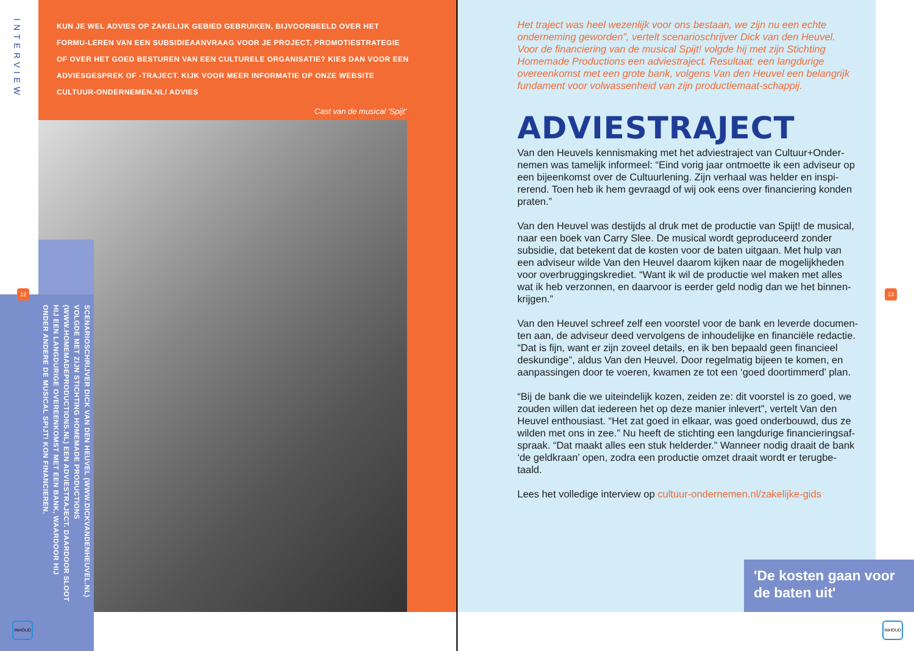INTERVIEW
KUN JE WEL ADVIES OP ZAKELIJK GEBIED GEBRUIKEN, BIJVOORBEELD OVER HET FORMU-LEREN VAN EEN SUBSIDIEAANVRAAG VOOR JE PROJECT, PROMOTIESTRATEGIE OF OVER HET GOED BESTUREN VAN EEN CULTURELE ORGANISATIE? KIES DAN VOOR EEN ADVIESGESPREK OF -TRAJECT. KIJK VOOR MEER INFORMATIE OP ONZE WEBSITE CULTUUR-ONDERNEMEN.NL/ ADVIES
Cast van de musical 'Spijt'
SCENARIOSCHRIJVER DICK VAN DEN HEUVEL (WWW.DICKVANDENHEUVEL.NL) VOLGDE MET ZIJN STICHTING HOMEMADE PRODUCTIONS (WWW.HOMEMADEPRODUCTIONS.NL) EEN ADVIESTRAJECT. DAARDOOR SLOOT HIJ EEN LANGDURIGE OVEREENKOMST MET EEN BANK, WAARDOOR HIJ ONDER ANDERE DE MUSICAL SPIJT! KON FINANCIEREN.
12
INHOUD
Het traject was heel wezenlijk voor ons bestaan, we zijn nu een echte onderneming geworden”, vertelt scenarioschrijver Dick van den Heuvel. Voor de financiering van de musical Spijt! volgde hij met zijn Stichting Homemade Productions een adviestraject. Resultaat: een langdurige overeenkomst met een grote bank, volgens Van den Heuvel een belangrijk fundament voor volwassenheid van zijn productiemaat-schappij.
ADVIESTRAJECT
Van den Heuvels kennismaking met het adviestraject van Cultuur+Onder-nemen was tamelijk informeel: “Eind vorig jaar ontmoette ik een adviseur op een bijeenkomst over de Cultuurlening. Zijn verhaal was helder en inspi-rerend. Toen heb ik hem gevraagd of wij ook eens over financiering konden praten.”
Van den Heuvel was destijds al druk met de productie van Spijt! de musical, naar een boek van Carry Slee. De musical wordt geproduceerd zonder subsidie, dat betekent dat de kosten voor de baten uitgaan. Met hulp van een adviseur wilde Van den Heuvel daarom kijken naar de mogelijkheden voor overbruggingskrediet. “Want ik wil de productie wel maken met alles wat ik heb verzonnen, en daarvoor is eerder geld nodig dan we het binnen-krijgen.”
Van den Heuvel schreef zelf een voorstel voor de bank en leverde documen-ten aan, de adviseur deed vervolgens de inhoudelijke en financiële redactie. “Dat is fijn, want er zijn zoveel details, en ik ben bepaald geen financieel deskundige”, aldus Van den Heuvel. Door regelmatig bijeen te komen, en aanpassingen door te voeren, kwamen ze tot een ‘goed doortimmerd’ plan.
“Bij de bank die we uiteindelijk kozen, zeiden ze: dit voorstel is zo goed, we zouden willen dat iedereen het op deze manier inlevert”, vertelt Van den Heuvel enthousiast. “Het zat goed in elkaar, was goed onderbouwd, dus ze wilden met ons in zee.” Nu heeft de stichting een langdurige financieringsaf-spraak. “Dat maakt alles een stuk helderder.” Wanneer nodig draait de bank ‘de geldkraan’ open, zodra een productie omzet draait wordt er terugbe-taald.
Lees het volledige interview op cultuur-ondernemen.nl/zakelijke-gids
'De kosten gaan voor de baten uit'
13
INHOUD